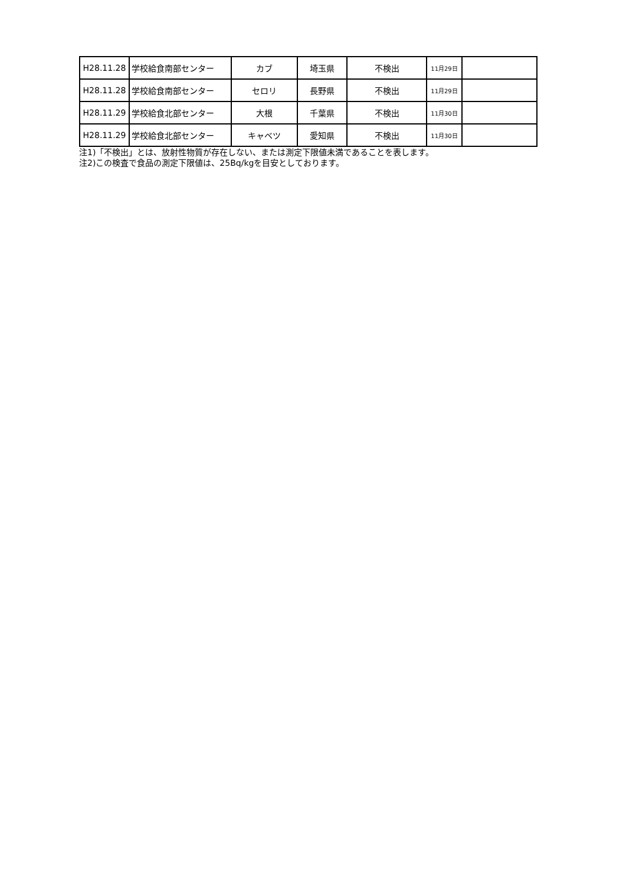| H28.11.28 | 学校給食南部センター | カブ | 埼玉県 | 不検出 | 11月29日 | |
| H28.11.28 | 学校給食南部センター | セロリ | 長野県 | 不検出 | 11月29日 | |
| H28.11.29 | 学校給食北部センター | 大根 | 千葉県 | 不検出 | 11月30日 | |
| H28.11.29 | 学校給食北部センター | キャベツ | 愛知県 | 不検出 | 11月30日 | |
注1)「不検出」とは、放射性物質が存在しない、または測定下限値未満であることを表します。
注2)この検査で食品の測定下限値は、25Bq/kgを目安としております。